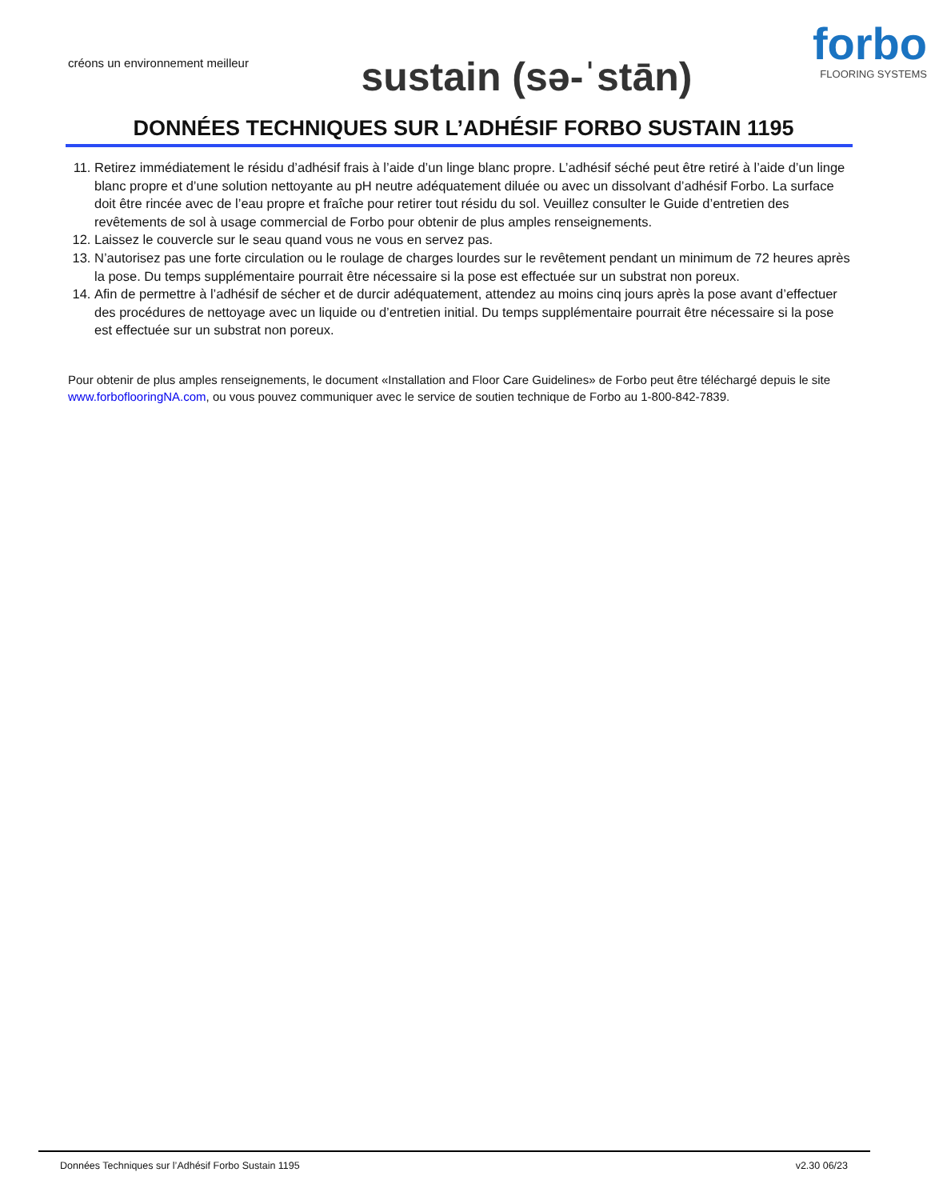créons un environnement meilleur
sustain (sə-ˈstān)
forbo
FLOORING SYSTEMS
DONNÉES TECHNIQUES SUR L’ADHÉSIF FORBO SUSTAIN 1195
11. Retirez immédiatement le résidu d’adhésif frais à l’aide d’un linge blanc propre. L’adhésif séché peut être retiré à l’aide d’un linge blanc propre et d’une solution nettoyante au pH neutre adéquatement diluée ou avec un dissolvant d’adhésif Forbo. La surface doit être rincée avec de l’eau propre et fraîche pour retirer tout résidu du sol. Veuillez consulter le Guide d’entretien des revêtements de sol à usage commercial de Forbo pour obtenir de plus amples renseignements.
12. Laissez le couvercle sur le seau quand vous ne vous en servez pas.
13. N’autorisez pas une forte circulation ou le roulage de charges lourdes sur le revêtement pendant un minimum de 72 heures après la pose. Du temps supplémentaire pourrait être nécessaire si la pose est effectuée sur un substrat non poreux.
14. Afin de permettre à l’adhésif de sécher et de durcir adéquatement, attendez au moins cinq jours après la pose avant d’effectuer des procédures de nettoyage avec un liquide ou d’entretien initial. Du temps supplémentaire pourrait être nécessaire si la pose est effectuée sur un substrat non poreux.
Pour obtenir de plus amples renseignements, le document «Installation and Floor Care Guidelines» de Forbo peut être téléchargé depuis le site www.forboflooringNA.com, ou vous pouvez communiquer avec le service de soutien technique de Forbo au 1-800-842-7839.
Données Techniques sur l’Adhésif Forbo Sustain 1195 v2.30 06/23